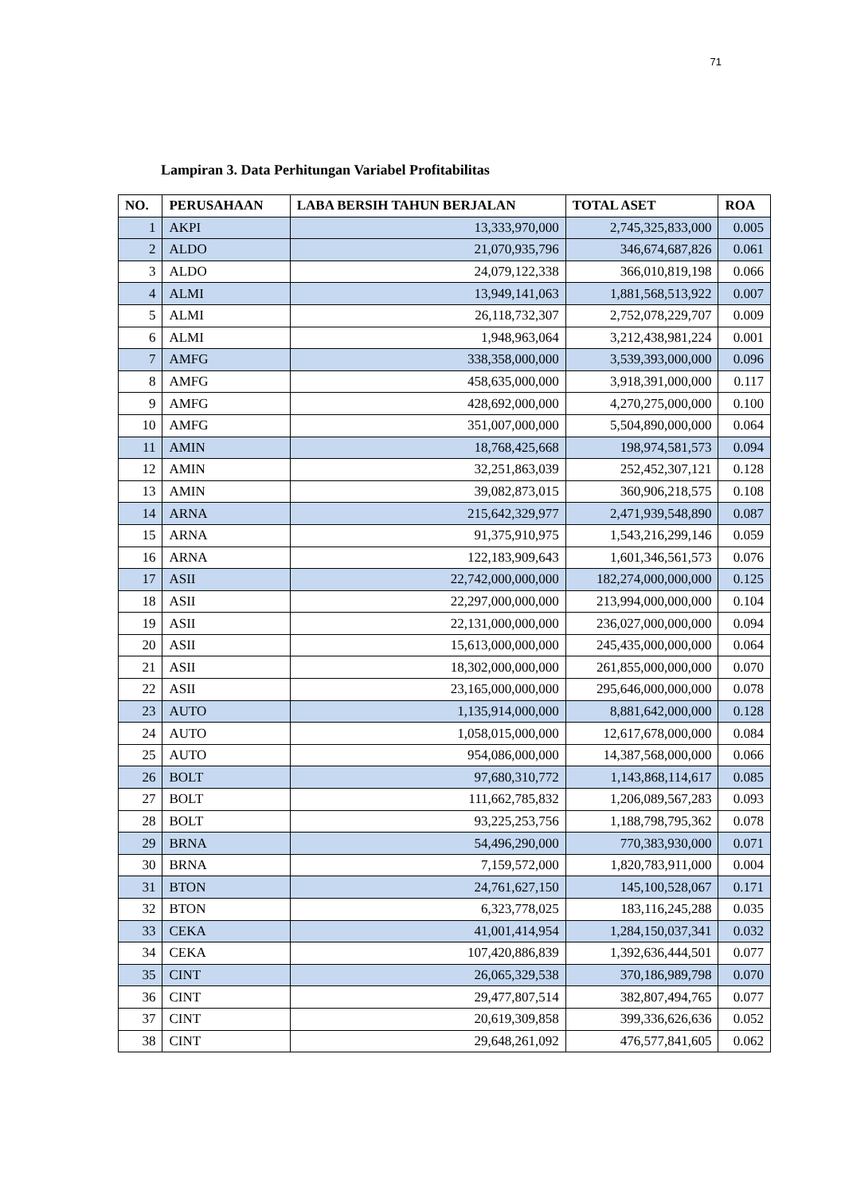71
Lampiran 3. Data Perhitungan Variabel Profitabilitas
| NO. | PERUSAHAAN | LABA BERSIH TAHUN BERJALAN | TOTAL ASET | ROA |
| --- | --- | --- | --- | --- |
| 1 | AKPI | 13,333,970,000 | 2,745,325,833,000 | 0.005 |
| 2 | ALDO | 21,070,935,796 | 346,674,687,826 | 0.061 |
| 3 | ALDO | 24,079,122,338 | 366,010,819,198 | 0.066 |
| 4 | ALMI | 13,949,141,063 | 1,881,568,513,922 | 0.007 |
| 5 | ALMI | 26,118,732,307 | 2,752,078,229,707 | 0.009 |
| 6 | ALMI | 1,948,963,064 | 3,212,438,981,224 | 0.001 |
| 7 | AMFG | 338,358,000,000 | 3,539,393,000,000 | 0.096 |
| 8 | AMFG | 458,635,000,000 | 3,918,391,000,000 | 0.117 |
| 9 | AMFG | 428,692,000,000 | 4,270,275,000,000 | 0.100 |
| 10 | AMFG | 351,007,000,000 | 5,504,890,000,000 | 0.064 |
| 11 | AMIN | 18,768,425,668 | 198,974,581,573 | 0.094 |
| 12 | AMIN | 32,251,863,039 | 252,452,307,121 | 0.128 |
| 13 | AMIN | 39,082,873,015 | 360,906,218,575 | 0.108 |
| 14 | ARNA | 215,642,329,977 | 2,471,939,548,890 | 0.087 |
| 15 | ARNA | 91,375,910,975 | 1,543,216,299,146 | 0.059 |
| 16 | ARNA | 122,183,909,643 | 1,601,346,561,573 | 0.076 |
| 17 | ASII | 22,742,000,000,000 | 182,274,000,000,000 | 0.125 |
| 18 | ASII | 22,297,000,000,000 | 213,994,000,000,000 | 0.104 |
| 19 | ASII | 22,131,000,000,000 | 236,027,000,000,000 | 0.094 |
| 20 | ASII | 15,613,000,000,000 | 245,435,000,000,000 | 0.064 |
| 21 | ASII | 18,302,000,000,000 | 261,855,000,000,000 | 0.070 |
| 22 | ASII | 23,165,000,000,000 | 295,646,000,000,000 | 0.078 |
| 23 | AUTO | 1,135,914,000,000 | 8,881,642,000,000 | 0.128 |
| 24 | AUTO | 1,058,015,000,000 | 12,617,678,000,000 | 0.084 |
| 25 | AUTO | 954,086,000,000 | 14,387,568,000,000 | 0.066 |
| 26 | BOLT | 97,680,310,772 | 1,143,868,114,617 | 0.085 |
| 27 | BOLT | 111,662,785,832 | 1,206,089,567,283 | 0.093 |
| 28 | BOLT | 93,225,253,756 | 1,188,798,795,362 | 0.078 |
| 29 | BRNA | 54,496,290,000 | 770,383,930,000 | 0.071 |
| 30 | BRNA | 7,159,572,000 | 1,820,783,911,000 | 0.004 |
| 31 | BTON | 24,761,627,150 | 145,100,528,067 | 0.171 |
| 32 | BTON | 6,323,778,025 | 183,116,245,288 | 0.035 |
| 33 | CEKA | 41,001,414,954 | 1,284,150,037,341 | 0.032 |
| 34 | CEKA | 107,420,886,839 | 1,392,636,444,501 | 0.077 |
| 35 | CINT | 26,065,329,538 | 370,186,989,798 | 0.070 |
| 36 | CINT | 29,477,807,514 | 382,807,494,765 | 0.077 |
| 37 | CINT | 20,619,309,858 | 399,336,626,636 | 0.052 |
| 38 | CINT | 29,648,261,092 | 476,577,841,605 | 0.062 |